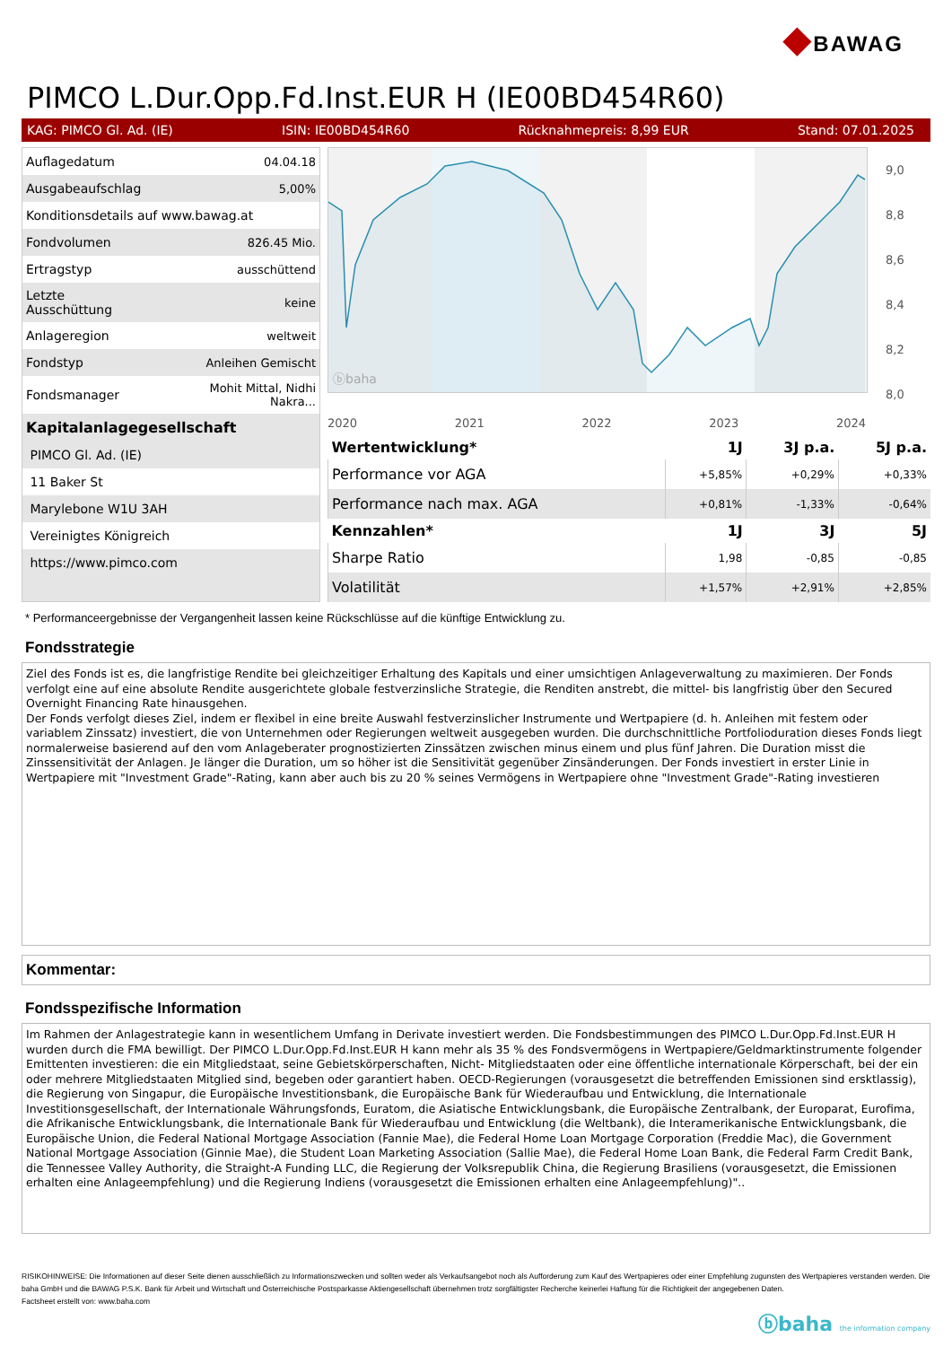◆BAWAG
PIMCO L.Dur.Opp.Fd.Inst.EUR H (IE00BD454R60)
KAG: PIMCO Gl. Ad. (IE) ISIN: IE00BD454R60 Rücknahmepreis: 8,99 EUR Stand: 07.01.2025
| Auflagedatum | 04.04.18 |
| Ausgabeaufschlag | 5,00% |
| Konditionsdetails auf www.bawag.at | |
| Fondvolumen | 826.45 Mio. |
| Ertragstyp | ausschüttend |
| Letzte Ausschüttung | keine |
| Anlageregion | weltweit |
| Fondstyp | Anleihen Gemischt |
| Fondsmanager | Mohit Mittal, Nidhi Nakra... |
| Kapitalanlagegesellschaft | |
| PIMCO Gl. Ad. (IE) | |
| 11 Baker St | |
| Marylebone W1U 3AH | |
| Vereinigtes Königreich | |
| https://www.pimco.com | |
ⓑbaha
9,0
8,8
8,6
8,4
8,2
8,0
2020 2021 2022 2023 2024
| Wertentwicklung* | 1J | 3J p.a. | 5J p.a. |
| --- | --- | --- | --- |
| Performance vor AGA | +5,85% | +0,29% | +0,33% |
| Performance nach max. AGA | +0,81% | -1,33% | -0,64% |
| Kennzahlen* | 1J | 3J | 5J |
| Sharpe Ratio | 1,98 | -0,85 | -0,85 |
| Volatilität | +1,57% | +2,91% | +2,85% |
* Performanceergebnisse der Vergangenheit lassen keine Rückschlüsse auf die künftige Entwicklung zu.
Fondsstrategie
Ziel des Fonds ist es, die langfristige Rendite bei gleichzeitiger Erhaltung des Kapitals und einer umsichtigen Anlageverwaltung zu maximieren. Der Fonds verfolgt eine auf eine absolute Rendite ausgerichtete globale festverzinsliche Strategie, die Renditen anstrebt, die mittel- bis langfristig über den Secured Overnight Financing Rate hinausgehen.
Der Fonds verfolgt dieses Ziel, indem er flexibel in eine breite Auswahl festverzinslicher Instrumente und Wertpapiere (d. h. Anleihen mit festem oder variablem Zinssatz) investiert, die von Unternehmen oder Regierungen weltweit ausgegeben wurden. Die durchschnittliche Portfolioduration dieses Fonds liegt normalerweise basierend auf den vom Anlageberater prognostizierten Zinssätzen zwischen minus einem und plus fünf Jahren. Die Duration misst die Zinssensitivität der Anlagen. Je länger die Duration, um so höher ist die Sensitivität gegenüber Zinsänderungen. Der Fonds investiert in erster Linie in Wertpapiere mit "Investment Grade"-Rating, kann aber auch bis zu 20 % seines Vermögens in Wertpapiere ohne "Investment Grade"-Rating investieren
Kommentar:
Fondsspezifische Information
Im Rahmen der Anlagestrategie kann in wesentlichem Umfang in Derivate investiert werden. Die Fondsbestimmungen des PIMCO L.Dur.Opp.Fd.Inst.EUR H wurden durch die FMA bewilligt. Der PIMCO L.Dur.Opp.Fd.Inst.EUR H kann mehr als 35 % des Fondsvermögens in Wertpapiere/Geldmarktinstrumente folgender Emittenten investieren: die ein Mitgliedstaat, seine Gebietskörperschaften, Nicht- Mitgliedstaaten oder eine öffentliche internationale Körperschaft, bei der ein oder mehrere Mitgliedstaaten Mitglied sind, begeben oder garantiert haben. OECD-Regierungen (vorausgesetzt die betreffenden Emissionen sind ersktlassig), die Regierung von Singapur, die Europäische Investitionsbank, die Europäische Bank für Wiederaufbau und Entwicklung, die Internationale Investitionsgesellschaft, der Internationale Währungsfonds, Euratom, die Asiatische Entwicklungsbank, die Europäische Zentralbank, der Europarat, Eurofima, die Afrikanische Entwicklungsbank, die Internationale Bank für Wiederaufbau und Entwicklung (die Weltbank), die Interamerikanische Entwicklungsbank, die Europäische Union, die Federal National Mortgage Association (Fannie Mae), die Federal Home Loan Mortgage Corporation (Freddie Mac), die Government National Mortgage Association (Ginnie Mae), die Student Loan Marketing Association (Sallie Mae), die Federal Home Loan Bank, die Federal Farm Credit Bank, die Tennessee Valley Authority, die Straight-A Funding LLC, die Regierung der Volksrepublik China, die Regierung Brasiliens (vorausgesetzt, die Emissionen erhalten eine Anlageempfehlung) und die Regierung Indiens (vorausgesetzt die Emissionen erhalten eine Anlageempfehlung)"..
RISIKOHINWEISE: Die Informationen auf dieser Seite dienen ausschließlich zu Informationszwecken und sollten weder als Verkaufsangebot noch als Aufforderung zum Kauf des Wertpapieres oder einer Empfehlung zugunsten des Wertpapieres verstanden werden. Die baha GmbH und die BAWAG P.S.K. Bank für Arbeit und Wirtschaft und Österreichische Postsparkasse Aktiengesellschaft übernehmen trotz sorgfältigster Recherche keinerlei Haftung für die Richtigkeit der angegebenen Daten.
Factsheet erstellt von: www.baha.com
ⓑbaha the information company